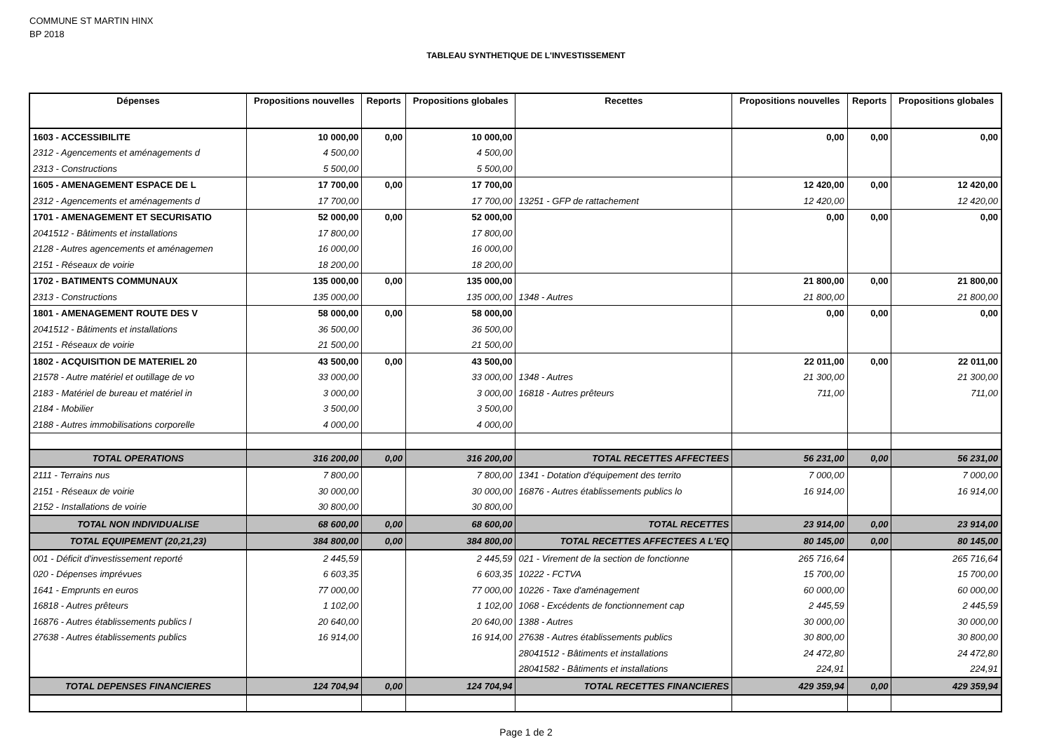COMMUNE ST MARTIN HINX
BP 2018
TABLEAU SYNTHETIQUE DE L'INVESTISSEMENT
| Dépenses | Propositions nouvelles | Reports | Propositions globales | Recettes | Propositions nouvelles | Reports | Propositions globales |
| --- | --- | --- | --- | --- | --- | --- | --- |
| 1603 - ACCESSIBILITE | 10 000,00 | 0,00 | 10 000,00 | | 0,00 | 0,00 | 0,00 |
| 2312 - Agencements et aménagements d | 4 500,00 | | 4 500,00 | | | | |
| 2313 - Constructions | 5 500,00 | | 5 500,00 | | | | |
| 1605 - AMENAGEMENT ESPACE DE L | 17 700,00 | 0,00 | 17 700,00 | | 12 420,00 | 0,00 | 12 420,00 |
| 2312 - Agencements et aménagements d | 17 700,00 | | 17 700,00 | 13251 - GFP de rattachement | 12 420,00 | | 12 420,00 |
| 1701 - AMENAGEMENT ET SECURISATIO | 52 000,00 | 0,00 | 52 000,00 | | 0,00 | 0,00 | 0,00 |
| 2041512 - Bâtiments et installations | 17 800,00 | | 17 800,00 | | | | |
| 2128 - Autres agencements et aménagemen | 16 000,00 | | 16 000,00 | | | | |
| 2151 - Réseaux de voirie | 18 200,00 | | 18 200,00 | | | | |
| 1702 - BATIMENTS COMMUNAUX | 135 000,00 | 0,00 | 135 000,00 | | 21 800,00 | 0,00 | 21 800,00 |
| 2313 - Constructions | 135 000,00 | | 135 000,00 | 1348 - Autres | 21 800,00 | | 21 800,00 |
| 1801 - AMENAGEMENT ROUTE DES V | 58 000,00 | 0,00 | 58 000,00 | | 0,00 | 0,00 | 0,00 |
| 2041512 - Bâtiments et installations | 36 500,00 | | 36 500,00 | | | | |
| 2151 - Réseaux de voirie | 21 500,00 | | 21 500,00 | | | | |
| 1802 - ACQUISITION DE MATERIEL 20 | 43 500,00 | 0,00 | 43 500,00 | | 22 011,00 | 0,00 | 22 011,00 |
| 21578 - Autre matériel et outillage de vo | 33 000,00 | | 33 000,00 | 1348 - Autres | 21 300,00 | | 21 300,00 |
| 2183 - Matériel de bureau et matériel in | 3 000,00 | | 3 000,00 | 16818 - Autres prêteurs | 711,00 | | 711,00 |
| 2184 - Mobilier | 3 500,00 | | 3 500,00 | | | | |
| 2188 - Autres immobilisations corporelle | 4 000,00 | | 4 000,00 | | | | |
| TOTAL OPERATIONS | 316 200,00 | 0,00 | 316 200,00 | TOTAL RECETTES AFFECTEES | 56 231,00 | 0,00 | 56 231,00 |
| 2111 - Terrains nus | 7 800,00 | | 7 800,00 | 1341 - Dotation d'équipement des territo | 7 000,00 | | 7 000,00 |
| 2151 - Réseaux de voirie | 30 000,00 | | 30 000,00 | 16876 - Autres établissements publics lo | 16 914,00 | | 16 914,00 |
| 2152 - Installations de voirie | 30 800,00 | | 30 800,00 | | | | |
| TOTAL NON INDIVIDUALISE | 68 600,00 | 0,00 | 68 600,00 | TOTAL RECETTES | 23 914,00 | 0,00 | 23 914,00 |
| TOTAL EQUIPEMENT (20,21,23) | 384 800,00 | 0,00 | 384 800,00 | TOTAL RECETTES AFFECTEES A L'EQ | 80 145,00 | 0,00 | 80 145,00 |
| 001 - Déficit d'investissement reporté | 2 445,59 | | 2 445,59 | 021 - Virement de la section de fonctionne | 265 716,64 | | 265 716,64 |
| 020 - Dépenses imprévues | 6 603,35 | | 6 603,35 | 10222 - FCTVA | 15 700,00 | | 15 700,00 |
| 1641 - Emprunts en euros | 77 000,00 | | 77 000,00 | 10226 - Taxe d'aménagement | 60 000,00 | | 60 000,00 |
| 16818 - Autres prêteurs | 1 102,00 | | 1 102,00 | 1068 - Excédents de fonctionnement cap | 2 445,59 | | 2 445,59 |
| 16876 - Autres établissements publics l | 20 640,00 | | 20 640,00 | 1388 - Autres | 30 000,00 | | 30 000,00 |
| 27638 - Autres établissements publics | 16 914,00 | | 16 914,00 | 27638 - Autres établissements publics | 30 800,00 | | 30 800,00 |
| | | | | 28041512 - Bâtiments et installations | 24 472,80 | | 24 472,80 |
| | | | | 28041582 - Bâtiments et installations | 224,91 | | 224,91 |
| TOTAL DEPENSES FINANCIERES | 124 704,94 | 0,00 | 124 704,94 | TOTAL RECETTES FINANCIERES | 429 359,94 | 0,00 | 429 359,94 |
Page 1 de 2